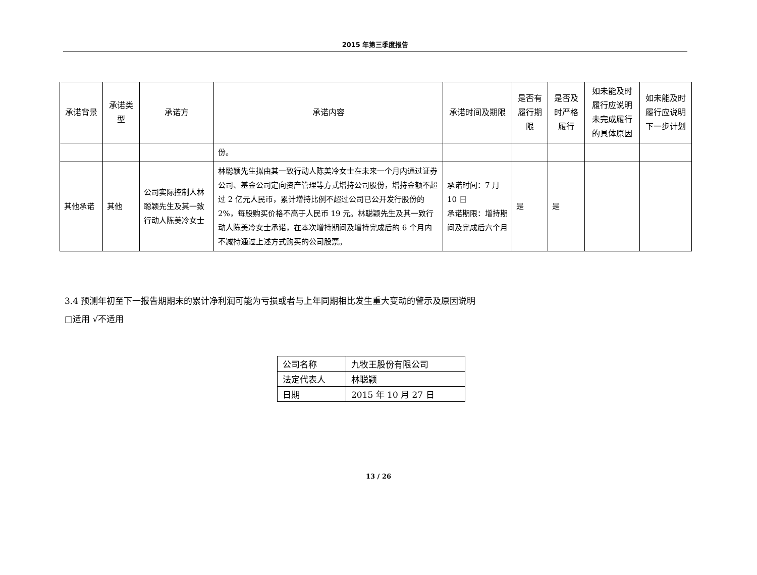2015 年第三季度报告
| 承诺背景 | 承诺类型 | 承诺方 | 承诺内容 | 承诺时间及期限 | 是否有履行期限 | 是否及时严格履行 | 如未能及时履行应说明未完成履行的具体原因 | 如未能及时履行应说明下一步计划 |
| --- | --- | --- | --- | --- | --- | --- | --- | --- |
| | | | 份。 | | | | | |
| 其他承诺 | 其他 | 公司实际控制人林聪颖先生及其一致行动人陈美冷女士 | 林聪颖先生拟由其一致行动人陈美冷女士在未来一个月内通过证券公司、基金公司定向资产管理等方式增持公司股份，增持金额不超过 2 亿元人民币，累计增持比例不超过公司已公开发行股份的 2%，每股购买价格不高于人民币 19 元。林聪颖先生及其一致行动人陈美冷女士承诺，在本次增持期间及增持完成后的 6 个月内不减持通过上述方式购买的公司股票。 | 承诺时间：7 月 10 日 承诺期限：增持期间及完成后六个月 | 是 | 是 | | |
3.4 预测年初至下一报告期期末的累计净利润可能为亏损或者与上年同期相比发生重大变动的警示及原因说明
□适用 √不适用
| 公司名称 | 九牧王股份有限公司 |
| 法定代表人 | 林聪颖 |
| 日期 | 2015 年 10 月 27 日 |
13 / 26